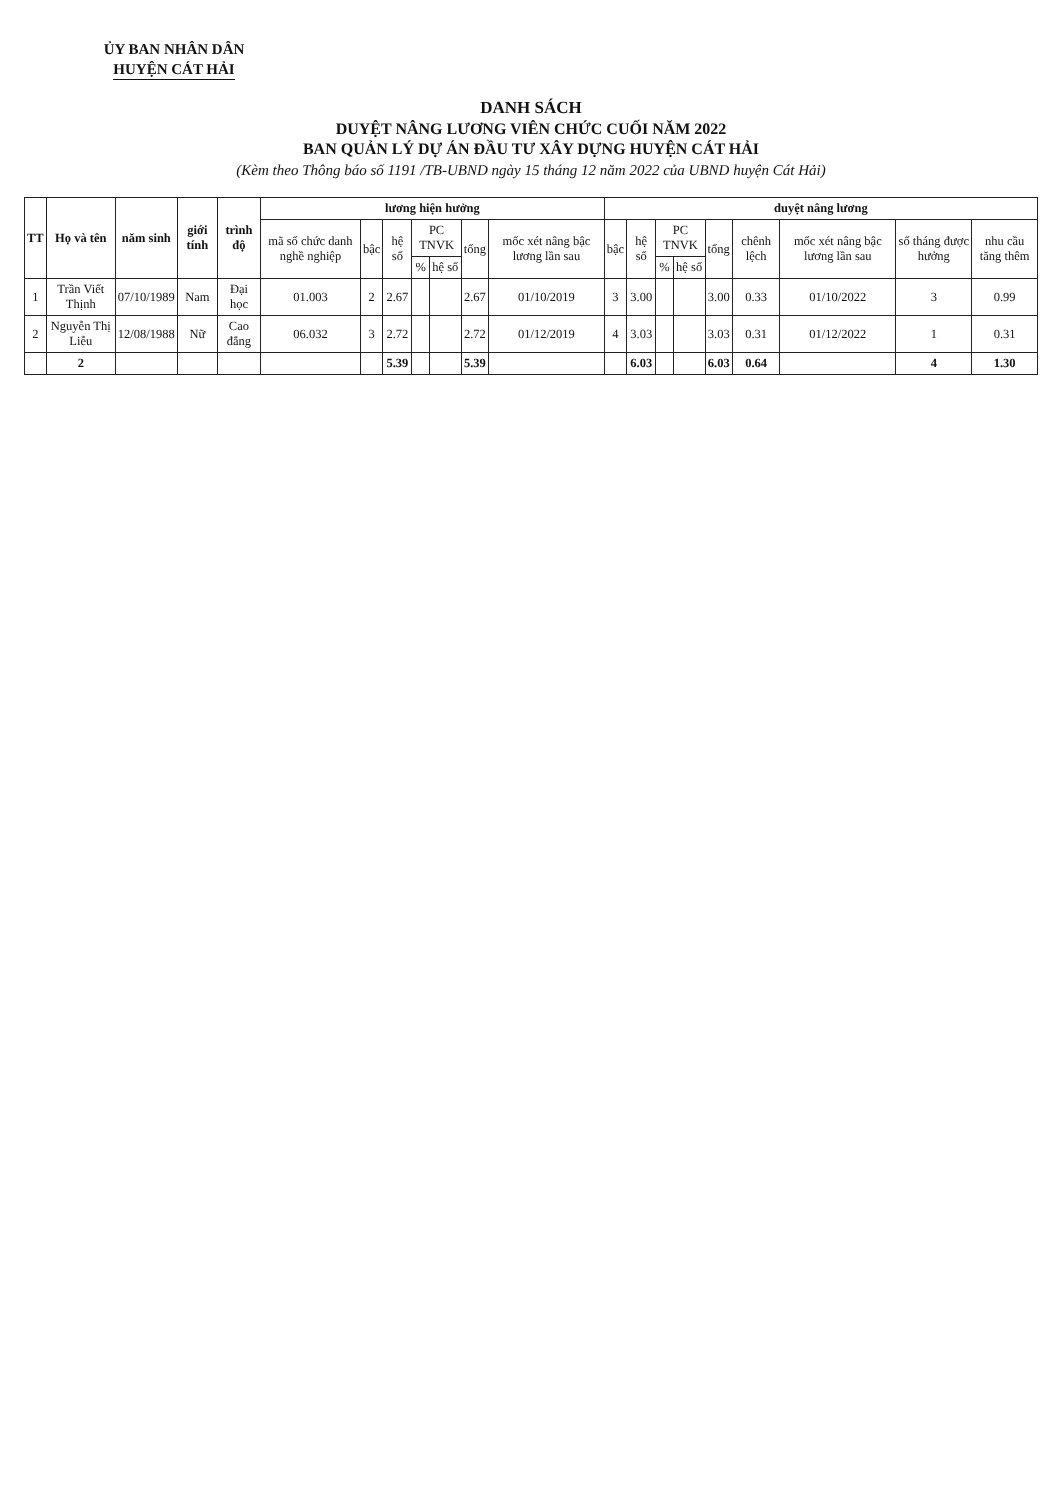ỦY BAN NHÂN DÂN
HUYỆN CÁT HẢI
DANH SÁCH
DUYỆT NÂNG LƯƠNG VIÊN CHỨC CUỐI NĂM 2022
BAN QUẢN LÝ DỰ ÁN ĐẦU TƯ XÂY DỰNG HUYỆN CÁT HẢI
(Kèm theo Thông báo số 1191 /TB-UBND ngày 15 tháng 12 năm 2022 của UBND huyện Cát Hải)
| TT | Họ và tên | năm sinh | giới tính | trình độ | lương hiện hưởng | | | | | | | duyệt nâng lương | | | | | | | | |
| --- | --- | --- | --- | --- | --- | --- | --- | --- | --- | --- | --- | --- | --- | --- | --- | --- | --- | --- | --- | --- |
| | | | | | mã số chức danh nghề nghiệp | bậc | hệ số | PC TNVK | | tổng | mốc xét nâng bậc lương lần sau | bậc | hệ số | PC TNVK | | tổng | chênh lệch | mốc xét nâng bậc lương lần sau | số tháng được hưởng | nhu cầu tăng thêm |
| | | | | | | | | % | hệ số | | | | | % | hệ số | | | | | |
| 1 | Trần Viết Thịnh | 07/10/1989 | Nam | Đại học | 01.003 | 2 | 2.67 | | | 2.67 | 01/10/2019 | 3 | 3.00 | | | 3.00 | 0.33 | 01/10/2022 | 3 | 0.99 |
| 2 | Nguyễn Thị Liễu | 12/08/1988 | Nữ | Cao đẳng | 06.032 | 3 | 2.72 | | | 2.72 | 01/12/2019 | 4 | 3.03 | | | 3.03 | 0.31 | 01/12/2022 | 1 | 0.31 |
| | 2 | | | | | | 5.39 | | | 5.39 | | | 6.03 | | | 6.03 | 0.64 | | 4 | 1.30 |